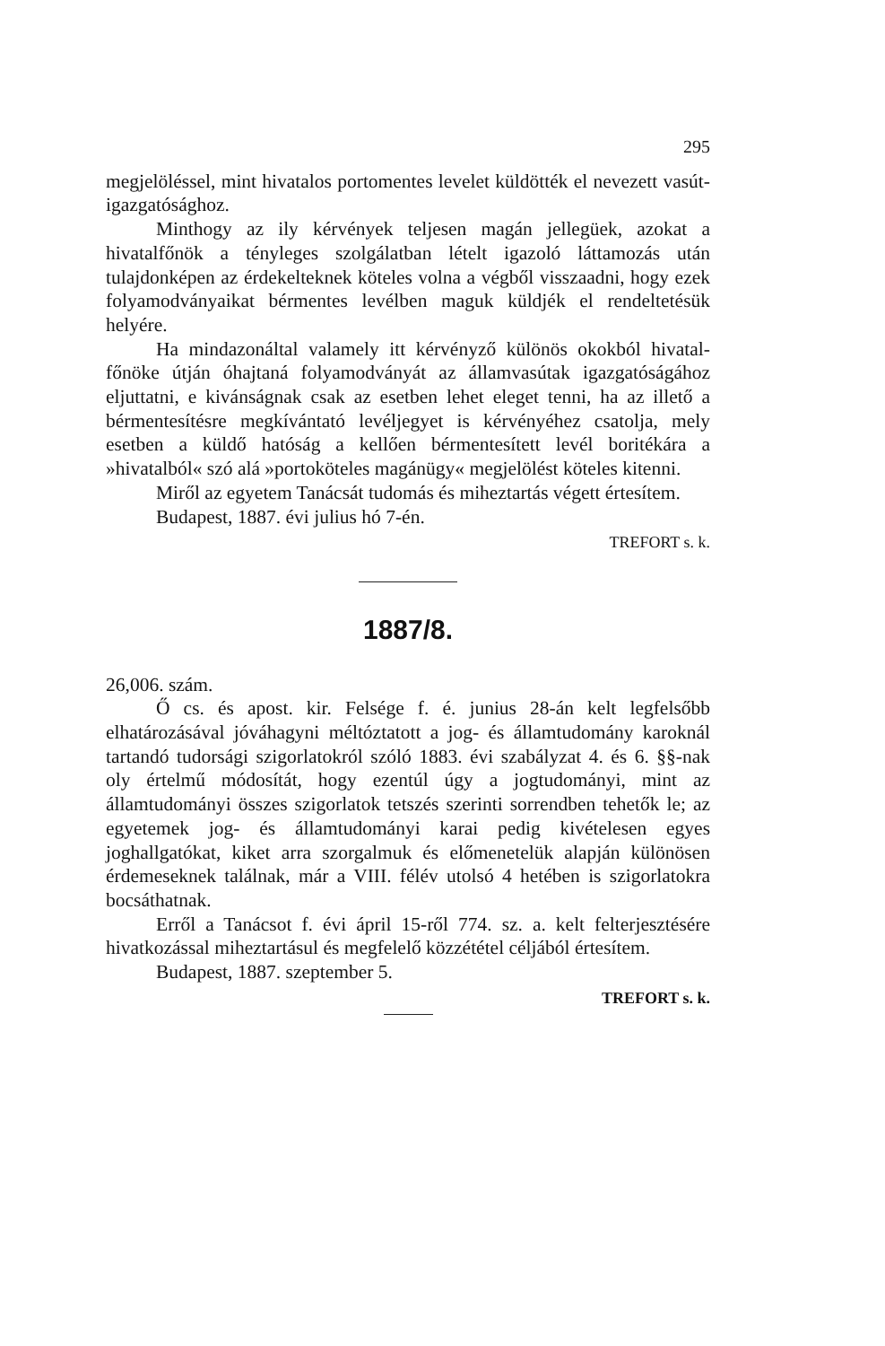295
megjelöléssel, mint hivatalos portomentes levelet küldötték el nevezett vasút-igazgatósághoz.
Minthogy az ily kérvények teljesen magán jellegüek, azokat a hivatalfőnök a tényleges szolgálatban lételt igazoló láttamozás után tulajdonképen az érdekelteknek köteles volna a végből visszaadni, hogy ezek folyamodványaikat bérmentes levélben maguk küldjék el rendeltetésük helyére.
Ha mindazonáltal valamely itt kérvényző különös okokból hivatal-főnöke útján óhajtaná folyamodványát az államvasútak igazgatóságához eljuttatni, e kivánságnak csak az esetben lehet eleget tenni, ha az illető a bérmentesítésre megkívántató levéljegyet is kérvényéhez csatolja, mely esetben a küldő hatóság a kellően bérmentesített levél boritékára a »hivatalból« szó alá »portoköteles magánügy« megjelölést köteles kitenni.
Miről az egyetem Tanácsát tudomás és miheztartás végett értesítem.
Budapest, 1887. évi julius hó 7-én.
TREFORT s. k.
1887/8.
26,006. szám.
Ő cs. és apost. kir. Felsége f. é. junius 28-án kelt legfelsőbb elhatározásával jóváhagyni méltóztatott a jog- és államtudomány karoknál tartandó tudorsági szigorlatokról szóló 1883. évi szabályzat 4. és 6. §§-nak oly értelmű módosítát, hogy ezentúl úgy a jogtudományi, mint az államtudományi összes szigorlatok tetszés szerinti sorrendben tehetők le; az egyetemek jog- és államtudományi karai pedig kivételesen egyes joghallgatókat, kiket arra szorgalmuk és előmenetelük alapján különösen érdemeseknek találnak, már a VIII. félév utolsó 4 hetében is szigorlatokra bocsáthatnak.
Erről a Tanácsot f. évi ápril 15-ről 774. sz. a. kelt felterjesztésére hivatkozással miheztartásul és megfelelő közzététel céljából értesítem.
Budapest, 1887. szeptember 5.
TREFORT s. k.